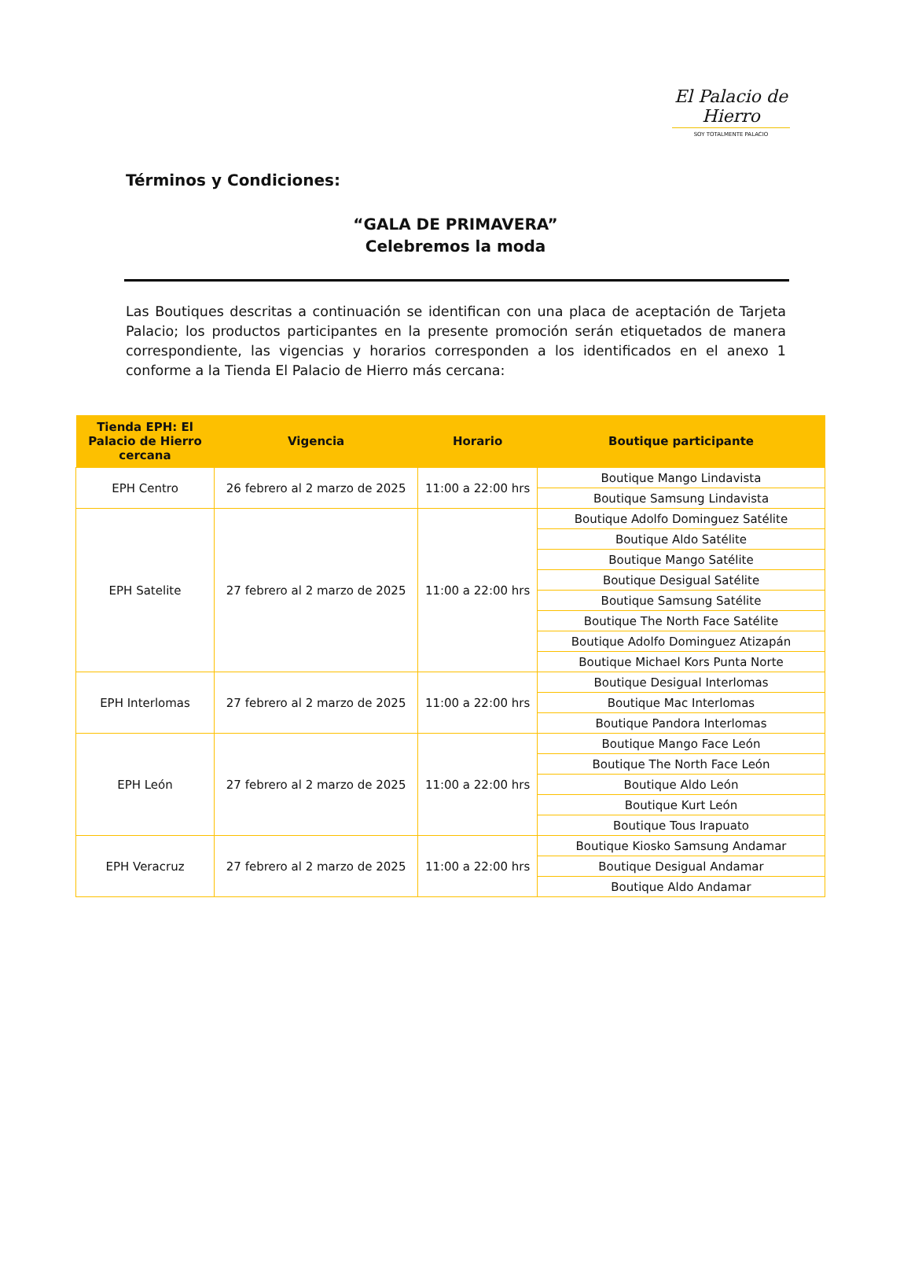El Palacio de Hierro
SOY TOTALMENTE PALACIO
Términos y Condiciones:
“GALA DE PRIMAVERA”
Celebremos la moda
Las Boutiques descritas a continuación se identifican con una placa de aceptación de Tarjeta Palacio; los productos participantes en la presente promoción serán etiquetados de manera correspondiente, las vigencias y horarios corresponden a los identificados en el anexo 1 conforme a la Tienda El Palacio de Hierro más cercana:
| Tienda EPH: El Palacio de Hierro cercana | Vigencia | Horario | Boutique participante |
| --- | --- | --- | --- |
| EPH Centro | 26 febrero al 2 marzo de 2025 | 11:00 a 22:00 hrs | Boutique Mango Lindavista |
| | | | Boutique Samsung Lindavista |
| EPH Satelite | 27 febrero al 2 marzo de 2025 | 11:00 a 22:00 hrs | Boutique Adolfo Dominguez Satélite |
| | | | Boutique Aldo Satélite |
| | | | Boutique Mango Satélite |
| | | | Boutique Desigual Satélite |
| | | | Boutique Samsung Satélite |
| | | | Boutique The North Face Satélite |
| | | | Boutique Adolfo Dominguez Atizapán |
| | | | Boutique Michael Kors Punta Norte |
| EPH Interlomas | 27 febrero al 2 marzo de 2025 | 11:00 a 22:00 hrs | Boutique Desigual Interlomas |
| | | | Boutique Mac Interlomas |
| | | | Boutique Pandora Interlomas |
| EPH León | 27 febrero al 2 marzo de 2025 | 11:00 a 22:00 hrs | Boutique Mango Face León |
| | | | Boutique The North Face León |
| | | | Boutique Aldo León |
| | | | Boutique Kurt León |
| | | | Boutique Tous Irapuato |
| EPH Veracruz | 27 febrero al 2 marzo de 2025 | 11:00 a 22:00 hrs | Boutique Kiosko Samsung Andamar |
| | | | Boutique Desigual Andamar |
| | | | Boutique Aldo Andamar |